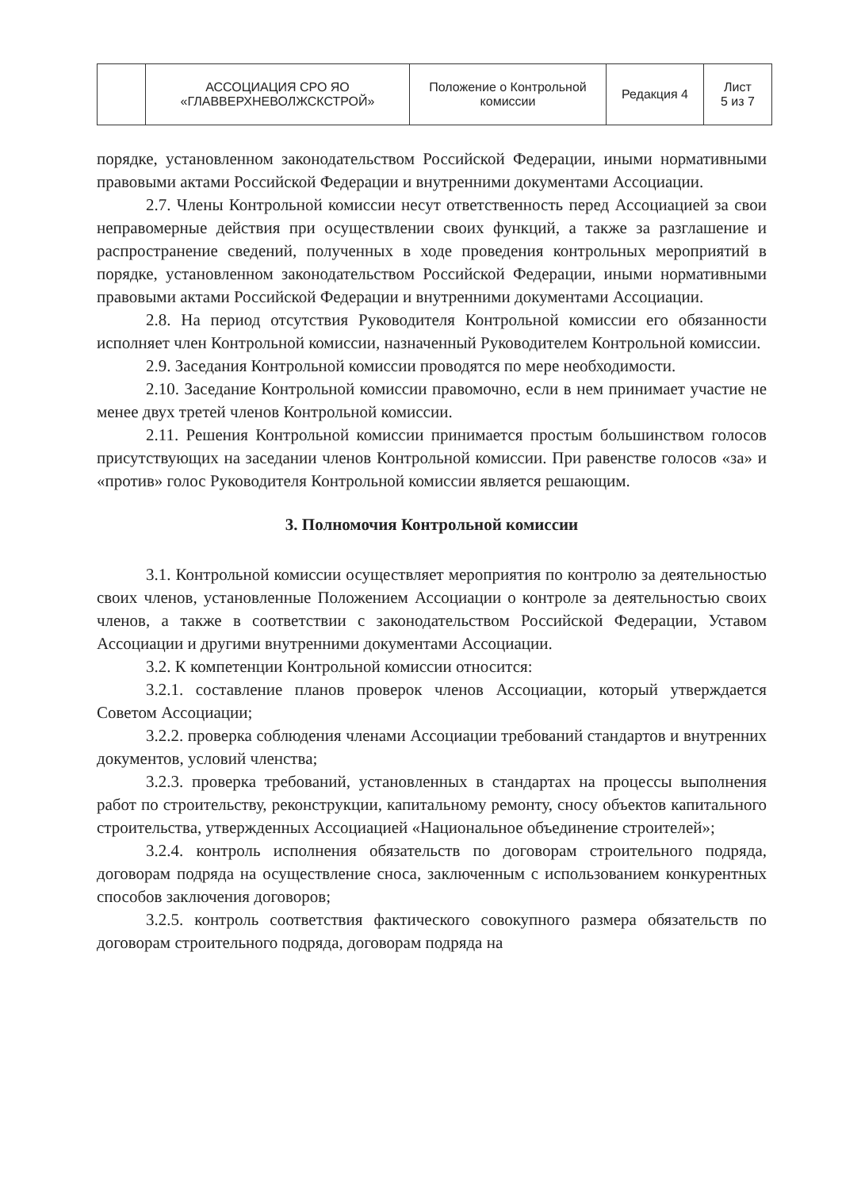| | АССОЦИАЦИЯ СРО ЯО «ГЛАВВЕРХНЕВОЛЖСКСТРОЙ» | Положение о Контрольной комиссии | Редакция 4 | Лист 5 из 7 |
порядке, установленном законодательством Российской Федерации, иными нормативными правовыми актами Российской Федерации и внутренними документами Ассоциации.
2.7. Члены Контрольной комиссии несут ответственность перед Ассоциацией за свои неправомерные действия при осуществлении своих функций, а также за разглашение и распространение сведений, полученных в ходе проведения контрольных мероприятий в порядке, установленном законодательством Российской Федерации, иными нормативными правовыми актами Российской Федерации и внутренними документами Ассоциации.
2.8. На период отсутствия Руководителя Контрольной комиссии его обязанности исполняет член Контрольной комиссии, назначенный Руководителем Контрольной комиссии.
2.9. Заседания Контрольной комиссии проводятся по мере необходимости.
2.10. Заседание Контрольной комиссии правомочно, если в нем принимает участие не менее двух третей членов Контрольной комиссии.
2.11. Решения Контрольной комиссии принимается простым большинством голосов присутствующих на заседании членов Контрольной комиссии. При равенстве голосов «за» и «против» голос Руководителя Контрольной комиссии является решающим.
3. Полномочия Контрольной комиссии
3.1. Контрольной комиссии осуществляет мероприятия по контролю за деятельностью своих членов, установленные Положением Ассоциации о контроле за деятельностью своих членов, а также в соответствии с законодательством Российской Федерации, Уставом Ассоциации и другими внутренними документами Ассоциации.
3.2. К компетенции Контрольной комиссии относится:
3.2.1. составление планов проверок членов Ассоциации, который утверждается Советом Ассоциации;
3.2.2. проверка соблюдения членами Ассоциации требований стандартов и внутренних документов, условий членства;
3.2.3. проверка требований, установленных в стандартах на процессы выполнения работ по строительству, реконструкции, капитальному ремонту, сносу объектов капитального строительства, утвержденных Ассоциацией «Национальное объединение строителей»;
3.2.4. контроль исполнения обязательств по договорам строительного подряда, договорам подряда на осуществление сноса, заключенным с использованием конкурентных способов заключения договоров;
3.2.5. контроль соответствия фактического совокупного размера обязательств по договорам строительного подряда, договорам подряда на